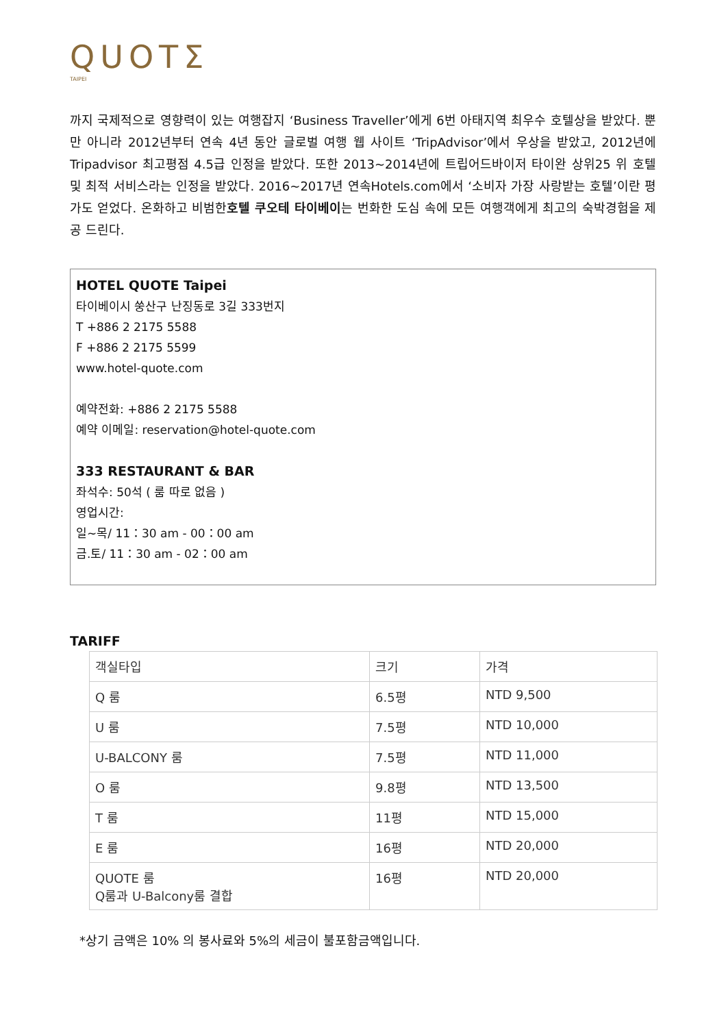QUOTΣ
TAIPEI
까지 국제적으로 영향력이 있는 여행잡지 ‘Business Traveller’에게 6번 아태지역 최우수 호텔상을 받았다. 뿐만 아니라 2012년부터 연속 4년 동안 글로벌 여행 웹 사이트 ‘TripAdvisor’에서 우상을 받았고, 2012년에 Tripadvisor 최고평점 4.5급 인정을 받았다. 또한 2013~2014년에 트립어드바이저 타이완 상위25 위 호텔 및 최적 서비스라는 인정을 받았다. 2016~2017년 연속Hotels.com에서 ‘소비자 가장 사랑받는 호텔’이란 평가도 얻었다. 온화하고 비범한호텔 쿠오테 타이베이는 번화한 도심 속에 모든 여행객에게 최고의 숙박경험을 제공 드린다.
HOTEL QUOTE Taipei
타이베이시 쑹산구 난징동로 3길 333번지
T +886 2 2175 5588
F +886 2 2175 5599
www.hotel-quote.com
예약전화: +886 2 2175 5588
예약 이메일: reservation@hotel-quote.com
333 RESTAURANT & BAR
좌석수: 50석 ( 룸 따로 없음 )
영업시간:
일~목/ 11：30 am - 00：00 am
금.토/ 11：30 am - 02：00 am
TARIFF
| 객실타입 | 크기 | 가격 |
| Q 룸 | 6.5평 | NTD 9,500 |
| U 룸 | 7.5평 | NTD 10,000 |
| U-BALCONY 룸 | 7.5평 | NTD 11,000 |
| O 룸 | 9.8평 | NTD 13,500 |
| T 룸 | 11평 | NTD 15,000 |
| E 룸 | 16평 | NTD 20,000 |
| QUOTE 룸 Q룸과 U-Balcony룸 결합 | 16평 | NTD 20,000 |
*상기 금액은 10% 의 봉사료와 5%의 세금이 불포함금액입니다.